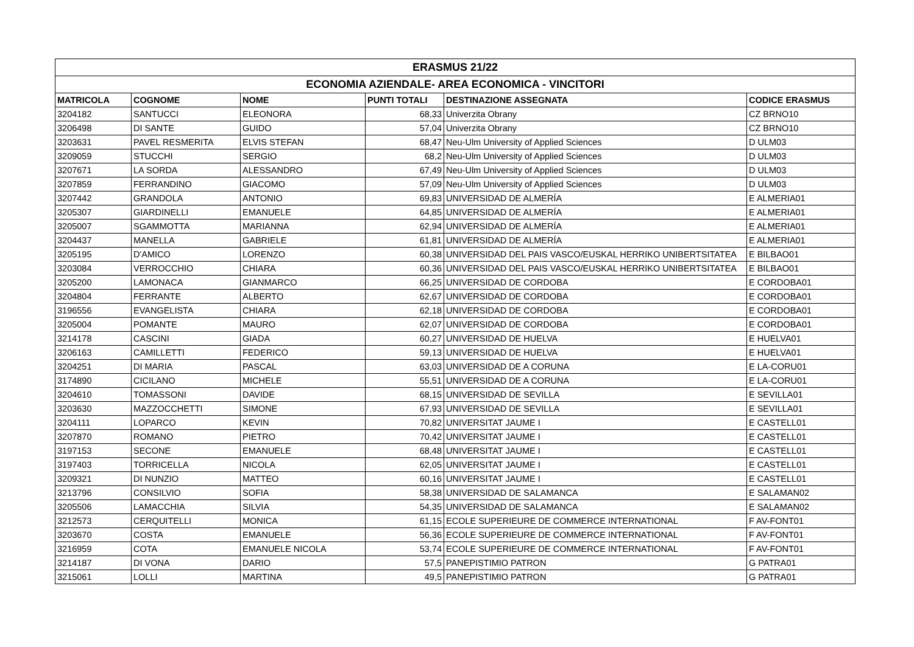| ERASMUS 21/22 | | | | | |
| --- | --- | --- | --- | --- | --- |
| ECONOMIA AZIENDALE- AREA ECONOMICA - VINCITORI | | | | | |
| MATRICOLA | COGNOME | NOME | PUNTI TOTALI | DESTINAZIONE ASSEGNATA | CODICE ERASMUS |
| 3204182 | SANTUCCI | ELEONORA | 68,33 | Univerzita Obrany | CZ BRNO10 |
| 3206498 | DI SANTE | GUIDO | 57,04 | Univerzita Obrany | CZ BRNO10 |
| 3203631 | PAVEL RESMERITA | ELVIS STEFAN | 68,47 | Neu-Ulm University of Applied Sciences | D ULM03 |
| 3209059 | STUCCHI | SERGIO | 68,2 | Neu-Ulm University of Applied Sciences | D ULM03 |
| 3207671 | LA SORDA | ALESSANDRO | 67,49 | Neu-Ulm University of Applied Sciences | D ULM03 |
| 3207859 | FERRANDINO | GIACOMO | 57,09 | Neu-Ulm University of Applied Sciences | D ULM03 |
| 3207442 | GRANDOLA | ANTONIO | 69,83 | UNIVERSIDAD DE ALMERÍA | E ALMERIA01 |
| 3205307 | GIARDINELLI | EMANUELE | 64,85 | UNIVERSIDAD DE ALMERÍA | E ALMERIA01 |
| 3205007 | SGAMMOTTA | MARIANNA | 62,94 | UNIVERSIDAD DE ALMERÍA | E ALMERIA01 |
| 3204437 | MANELLA | GABRIELE | 61,81 | UNIVERSIDAD DE ALMERÍA | E ALMERIA01 |
| 3205195 | D'AMICO | LORENZO | 60,38 | UNIVERSIDAD DEL PAIS VASCO/EUSKAL HERRIKO UNIBERTSITATEA | E BILBAO01 |
| 3203084 | VERROCCHIO | CHIARA | 60,36 | UNIVERSIDAD DEL PAIS VASCO/EUSKAL HERRIKO UNIBERTSITATEA | E BILBAO01 |
| 3205200 | LAMONACA | GIANMARCO | 66,25 | UNIVERSIDAD DE CORDOBA | E CORDOBA01 |
| 3204804 | FERRANTE | ALBERTO | 62,67 | UNIVERSIDAD DE CORDOBA | E CORDOBA01 |
| 3196556 | EVANGELISTA | CHIARA | 62,18 | UNIVERSIDAD DE CORDOBA | E CORDOBA01 |
| 3205004 | POMANTE | MAURO | 62,07 | UNIVERSIDAD DE CORDOBA | E CORDOBA01 |
| 3214178 | CASCINI | GIADA | 60,27 | UNIVERSIDAD DE HUELVA | E HUELVA01 |
| 3206163 | CAMILLETTI | FEDERICO | 59,13 | UNIVERSIDAD DE HUELVA | E HUELVA01 |
| 3204251 | DI MARIA | PASCAL | 63,03 | UNIVERSIDAD DE A CORUNA | E LA-CORU01 |
| 3174890 | CICILANO | MICHELE | 55,51 | UNIVERSIDAD DE A CORUNA | E LA-CORU01 |
| 3204610 | TOMASSONI | DAVIDE | 68,15 | UNIVERSIDAD DE SEVILLA | E SEVILLA01 |
| 3203630 | MAZZOCCHETTI | SIMONE | 67,93 | UNIVERSIDAD DE SEVILLA | E SEVILLA01 |
| 3204111 | LOPARCO | KEVIN | 70,82 | UNIVERSITAT JAUME I | E CASTELL01 |
| 3207870 | ROMANO | PIETRO | 70,42 | UNIVERSITAT JAUME I | E CASTELL01 |
| 3197153 | SECONE | EMANUELE | 68,48 | UNIVERSITAT JAUME I | E CASTELL01 |
| 3197403 | TORRICELLA | NICOLA | 62,05 | UNIVERSITAT JAUME I | E CASTELL01 |
| 3209321 | DI NUNZIO | MATTEO | 60,16 | UNIVERSITAT JAUME I | E CASTELL01 |
| 3213796 | CONSILVIO | SOFIA | 58,38 | UNIVERSIDAD DE SALAMANCA | E SALAMAN02 |
| 3205506 | LAMACCHIA | SILVIA | 54,35 | UNIVERSIDAD DE SALAMANCA | E SALAMAN02 |
| 3212573 | CERQUITELLI | MONICA | 61,15 | ECOLE SUPERIEURE DE COMMERCE INTERNATIONAL | F AV-FONT01 |
| 3203670 | COSTA | EMANUELE | 56,36 | ECOLE SUPERIEURE DE COMMERCE INTERNATIONAL | F AV-FONT01 |
| 3216959 | COTA | EMANUELE NICOLA | 53,74 | ECOLE SUPERIEURE DE COMMERCE INTERNATIONAL | F AV-FONT01 |
| 3214187 | DI VONA | DARIO | 57,5 | PANEPISTIMIO PATRON | G PATRA01 |
| 3215061 | LOLLI | MARTINA | 49,5 | PANEPISTIMIO PATRON | G PATRA01 |